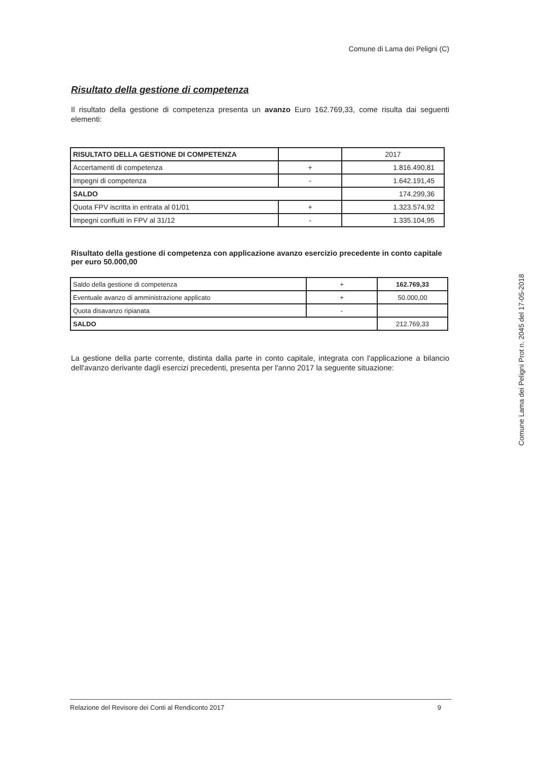Comune di Lama dei Peligni (C)
Risultato della gestione di competenza
Il risultato della gestione di competenza presenta un avanzo Euro 162.769,33, come risulta dai seguenti elementi:
| RISULTATO DELLA GESTIONE DI COMPETENZA | | 2017 |
| Accertamenti di competenza | + | 1.816.490,81 |
| Impegni di competenza | - | 1.642.191,45 |
| SALDO | | 174.299,36 |
| Quota FPV iscritta in entrata al 01/01 | + | 1.323.574,92 |
| Impegni confluiti in FPV al 31/12 | - | 1.335.104,95 |
Risultato della gestione di competenza con applicazione avanzo esercizio precedente in conto capitale per euro 50.000,00
| Saldo della gestione di competenza | + | 162.769,33 |
| Eventuale avanzo di amministrazione applicato | + | 50.000,00 |
| Quota disavanzo ripianata | - | |
| SALDO | | 212.769,33 |
La gestione della parte corrente, distinta dalla parte in conto capitale, integrata con l'applicazione a bilancio dell'avanzo derivante dagli esercizi precedenti, presenta per l'anno 2017 la seguente situazione:
Relazione del Revisore dei Conti al Rendiconto 2017 9
Comune Lama dei Peligni Prot n. 2045 del 17-05-2018